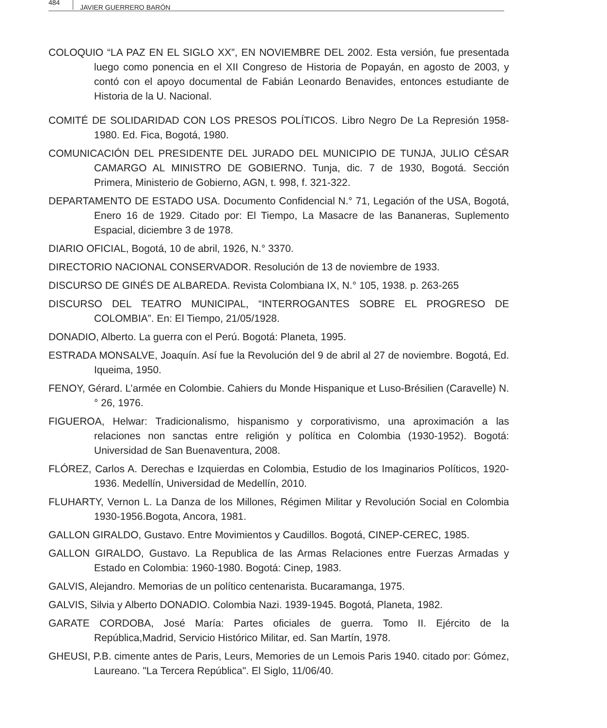484 JAVIER GUERRERO BARÓN
COLOQUIO “LA PAZ EN EL SIGLO XX”, EN NOVIEMBRE DEL 2002. Esta versión, fue presentada luego como ponencia en el XII Congreso de Historia de Popayán, en agosto de 2003, y contó con el apoyo documental de Fabián Leonardo Benavides, entonces estudiante de Historia de la U. Nacional.
COMITÉ DE SOLIDARIDAD CON LOS PRESOS POLÍTICOS. Libro Negro De La Represión 1958-1980. Ed. Fica, Bogotá, 1980.
COMUNICACIÓN DEL PRESIDENTE DEL JURADO DEL MUNICIPIO DE TUNJA, JULIO CÉSAR CAMARGO AL MINISTRO DE GOBIERNO. Tunja, dic. 7 de 1930, Bogotá. Sección Primera, Ministerio de Gobierno, AGN, t. 998, f. 321-322.
DEPARTAMENTO DE ESTADO USA. Documento Confidencial N.° 71, Legación of the USA, Bogotá, Enero 16 de 1929. Citado por: El Tiempo, La Masacre de las Bananeras, Suplemento Espacial, diciembre 3 de 1978.
DIARIO OFICIAL, Bogotá, 10 de abril, 1926, N.° 3370.
DIRECTORIO NACIONAL CONSERVADOR. Resolución de 13 de noviembre de 1933.
DISCURSO DE GINÉS DE ALBAREDA. Revista Colombiana IX, N.° 105, 1938. p. 263-265
DISCURSO DEL TEATRO MUNICIPAL, “INTERROGANTES SOBRE EL PROGRESO DE COLOMBIA”. En: El Tiempo, 21/05/1928.
DONADIO, Alberto. La guerra con el Perú. Bogotá: Planeta, 1995.
ESTRADA MONSALVE, Joaquín. Así fue la Revolución del 9 de abril al 27 de noviembre. Bogotá, Ed. Iqueima, 1950.
FENOY, Gérard. L’armée en Colombie. Cahiers du Monde Hispanique et Luso-Brésilien (Caravelle) N.° 26, 1976.
FIGUEROA, Helwar: Tradicionalismo, hispanismo y corporativismo, una aproximación a las relaciones non sanctas entre religión y política en Colombia (1930-1952). Bogotá: Universidad de San Buenaventura, 2008.
FLÓREZ, Carlos A. Derechas e Izquierdas en Colombia, Estudio de los Imaginarios Políticos, 1920-1936. Medellín, Universidad de Medellín, 2010.
FLUHARTY, Vernon L. La Danza de los Millones, Régimen Militar y Revolución Social en Colombia 1930-1956.Bogota, Ancora, 1981.
GALLON GIRALDO, Gustavo. Entre Movimientos y Caudillos. Bogotá, CINEP-CEREC, 1985.
GALLON GIRALDO, Gustavo. La Republica de las Armas Relaciones entre Fuerzas Armadas y Estado en Colombia: 1960-1980. Bogotá: Cinep, 1983.
GALVIS, Alejandro. Memorias de un político centenarista. Bucaramanga, 1975.
GALVIS, Silvia y Alberto DONADIO. Colombia Nazi. 1939-1945. Bogotá, Planeta, 1982.
GARATE CORDOBA, José María: Partes oficiales de guerra. Tomo II. Ejército de la República,Madrid, Servicio Histórico Militar, ed. San Martín, 1978.
GHEUSI, P.B. cimente antes de Paris, Leurs, Memories de un Lemois Paris 1940. citado por: Gómez, Laureano. "La Tercera República". El Siglo, 11/06/40.